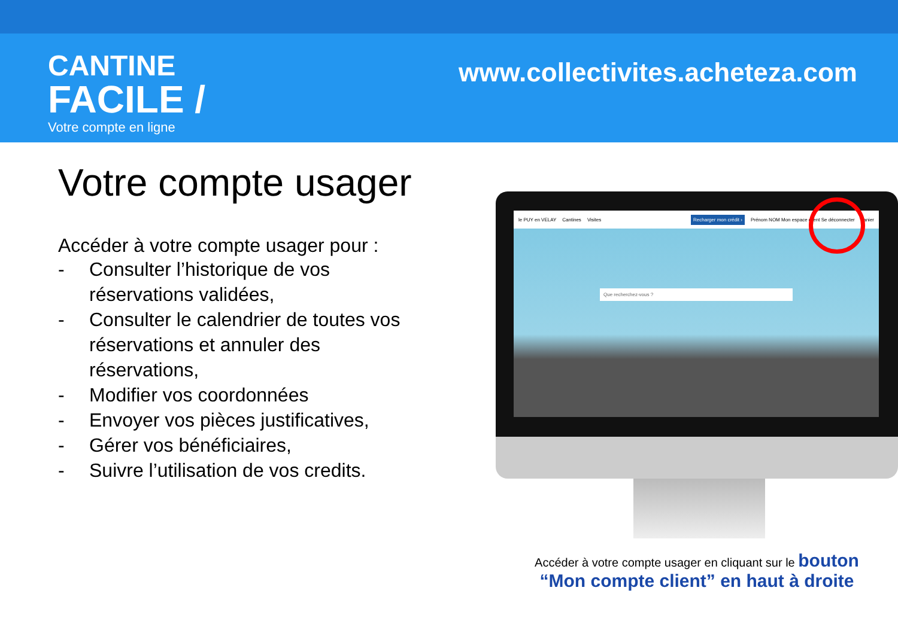CANTINE
FACILE /
Votre compte en ligne
www.collectivites.acheteza.com
Votre compte usager
Accéder à votre compte usager pour :
- Consulter l’historique de vos réservations validées,
- Consulter le calendrier de toutes vos réservations et annuler des réservations,
- Modifier vos coordonnées
- Envoyer vos pièces justificatives,
- Gérer vos bénéficiaires,
- Suivre l’utilisation de vos credits.
le PUY en VELAY Cantines Visites Recharger mon crédit › Prénom NOM Mon espace client Se déconnecter panier
Que recherchez-vous ?
Accéder à votre compte usager en cliquant sur le bouton
“Mon compte client” en haut à droite